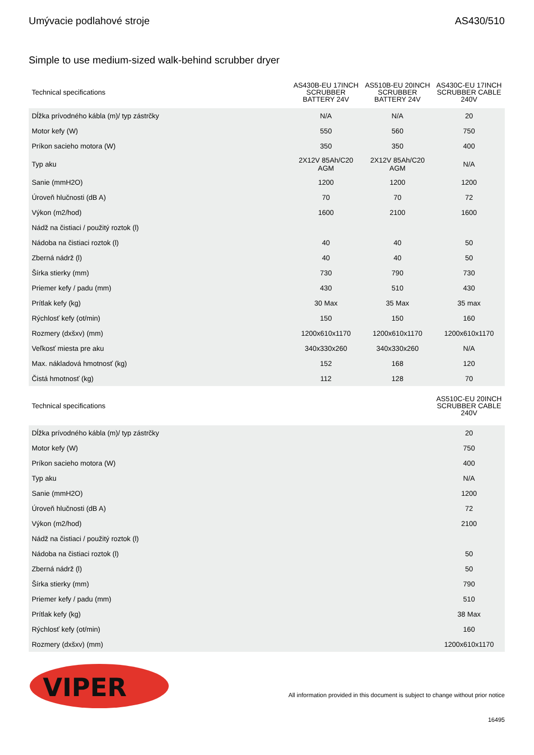Umývacie podlahové stroje AS430/510
Simple to use medium-sized walk-behind scrubber dryer
| Technical specifications | AS430B-EU 17INCH SCRUBBER BATTERY 24V | AS510B-EU 20INCH SCRUBBER BATTERY 24V | AS430C-EU 17INCH SCRUBBER CABLE 240V |
| --- | --- | --- | --- |
| Dĺžka prívodného kábla (m)/ typ zástrčky | N/A | N/A | 20 |
| Motor kefy (W) | 550 | 560 | 750 |
| Príkon sacieho motora (W) | 350 | 350 | 400 |
| Typ aku | 2X12V 85Ah/C20 AGM | 2X12V 85Ah/C20 AGM | N/A |
| Sanie (mmH2O) | 1200 | 1200 | 1200 |
| Úroveň hlučnosti (dB A) | 70 | 70 | 72 |
| Výkon (m2/hod) | 1600 | 2100 | 1600 |
| Nádž na čistiaci / použitý roztok (l) | | | |
| Nádoba na čistiaci roztok (l) | 40 | 40 | 50 |
| Zberná nádrž (l) | 40 | 40 | 50 |
| Šírka stierky (mm) | 730 | 790 | 730 |
| Priemer kefy / padu (mm) | 430 | 510 | 430 |
| Prítlak kefy (kg) | 30 Max | 35 Max | 35 max |
| Rýchlosť kefy (ot/min) | 150 | 150 | 160 |
| Rozmery (dxšxv) (mm) | 1200x610x1170 | 1200x610x1170 | 1200x610x1170 |
| Veľkosť miesta pre aku | 340x330x260 | 340x330x260 | N/A |
| Max. nákladová hmotnosť (kg) | 152 | 168 | 120 |
| Čistá hmotnosť (kg) | 112 | 128 | 70 |
| Technical specifications | | | AS510C-EU 20INCH SCRUBBER CABLE 240V |
| Dĺžka prívodného kábla (m)/ typ zástrčky | | | 20 |
| Motor kefy (W) | | | 750 |
| Príkon sacieho motora (W) | | | 400 |
| Typ aku | | | N/A |
| Sanie (mmH2O) | | | 1200 |
| Úroveň hlučnosti (dB A) | | | 72 |
| Výkon (m2/hod) | | | 2100 |
| Nádž na čistiaci / použitý roztok (l) | | | |
| Nádoba na čistiaci roztok (l) | | | 50 |
| Zberná nádrž (l) | | | 50 |
| Šírka stierky (mm) | | | 790 |
| Priemer kefy / padu (mm) | | | 510 |
| Prítlak kefy (kg) | | | 38 Max |
| Rýchlosť kefy (ot/min) | | | 160 |
| Rozmery (dxšxv) (mm) | | | 1200x610x1170 |
VIPER
All information provided in this document is subject to change without prior notice
16495